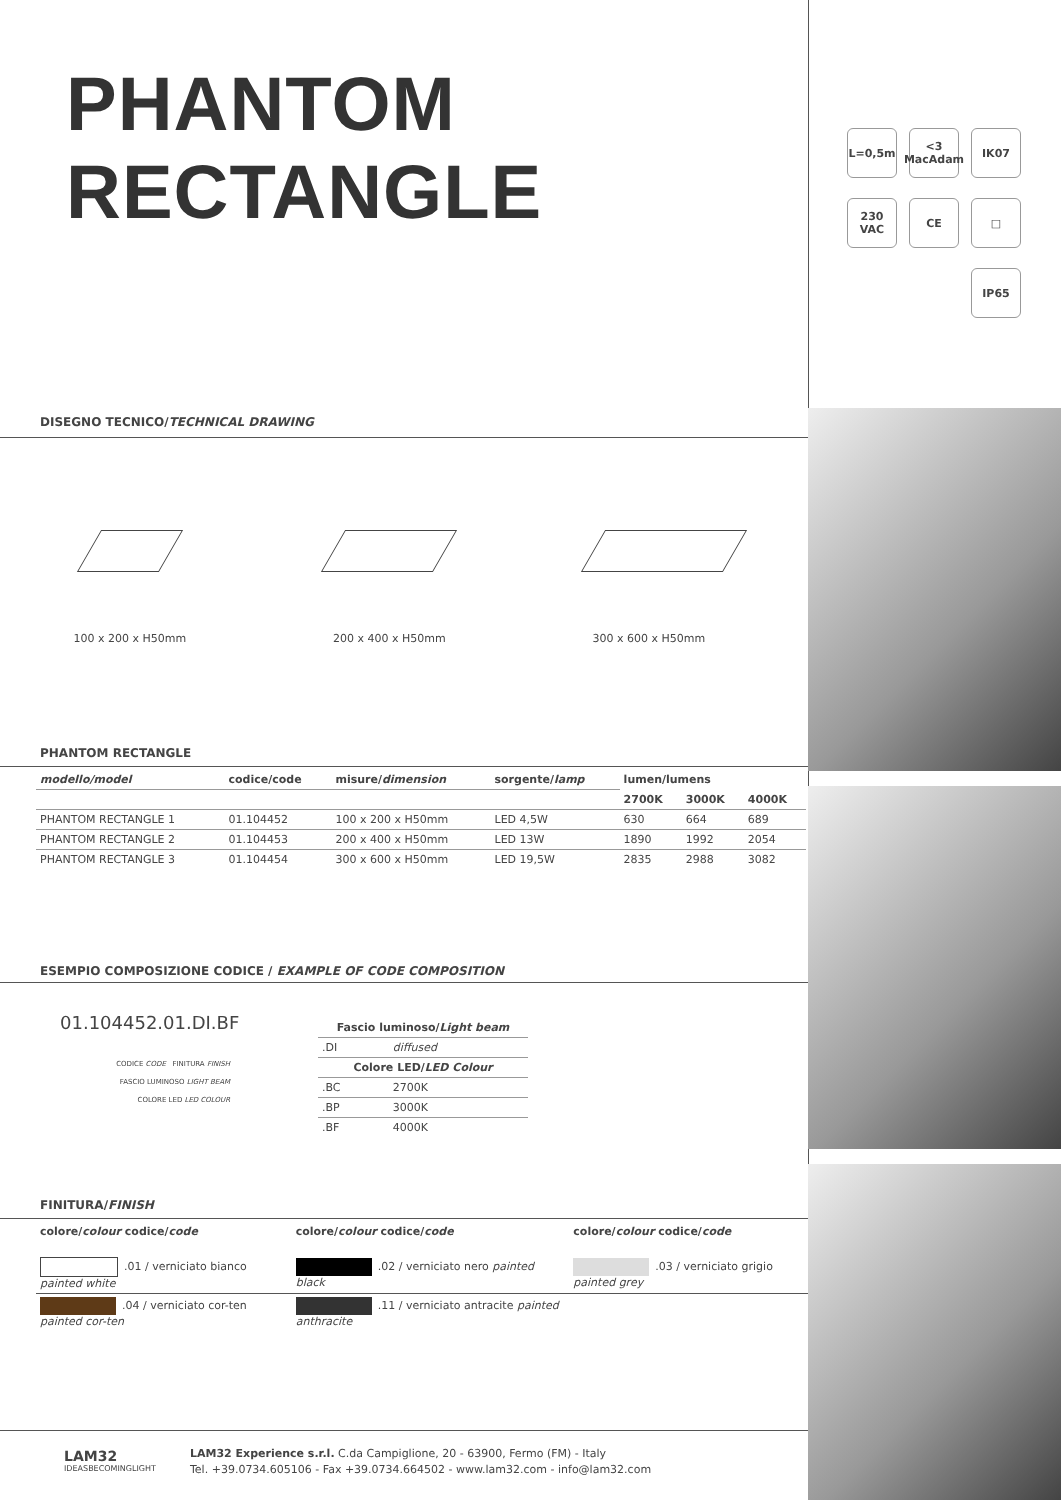PHANTOM
RECTANGLE
L=0,5m
<3 MacAdam
IK07
230 VAC
CE
□
IP65
DISEGNO TECNICO/TECHNICAL DRAWING
100 x 200 x H50mm 200 x 400 x H50mm 300 x 600 x H50mm
PHANTOM RECTANGLE
| modello/model | codice/code | misure/ dimension | sorgente/ lamp | lumen/lumens | | |
| --- | --- | --- | --- | --- | --- | --- |
| | | | | 2700K | 3000K | 4000K |
| PHANTOM RECTANGLE 1 | 01.104452 | 100 x 200 x H50mm | LED 4,5W | 630 | 664 | 689 |
| PHANTOM RECTANGLE 2 | 01.104453 | 200 x 400 x H50mm | LED 13W | 1890 | 1992 | 2054 |
| PHANTOM RECTANGLE 3 | 01.104454 | 300 x 600 x H50mm | LED 19,5W | 2835 | 2988 | 3082 |
ESEMPIO COMPOSIZIONE CODICE / EXAMPLE OF CODE COMPOSITION
01.104452.01.DI.BF
CODICE CODE FINITURA FINISH
FASCIO LUMINOSO LIGHT BEAM
COLORE LED LED COLOUR
| Fascio luminoso/ Light beam | |
| --- | --- |
| .DI | diffused |
| Colore LED/ LED Colour | |
| .BC | 2700K |
| .BP | 3000K |
| .BF | 4000K |
FINITURA/FINISH
| colore/ colour codice/ code | colore/ colour codice/ code | colore/ colour codice/ code |
| --- | --- | --- |
| .01 / verniciato bianco painted white | .02 / verniciato nero painted black | .03 / verniciato grigio painted grey |
| .04 / verniciato cor-ten painted cor-ten | .11 / verniciato antracite painted anthracite | |
LAM32
IDEASBECOMINGLIGHT
LAM32 Experience s.r.l. C.da Campiglione, 20 - 63900, Fermo (FM) - Italy
Tel. +39.0734.605106 - Fax +39.0734.664502 - www.lam32.com - info@lam32.com